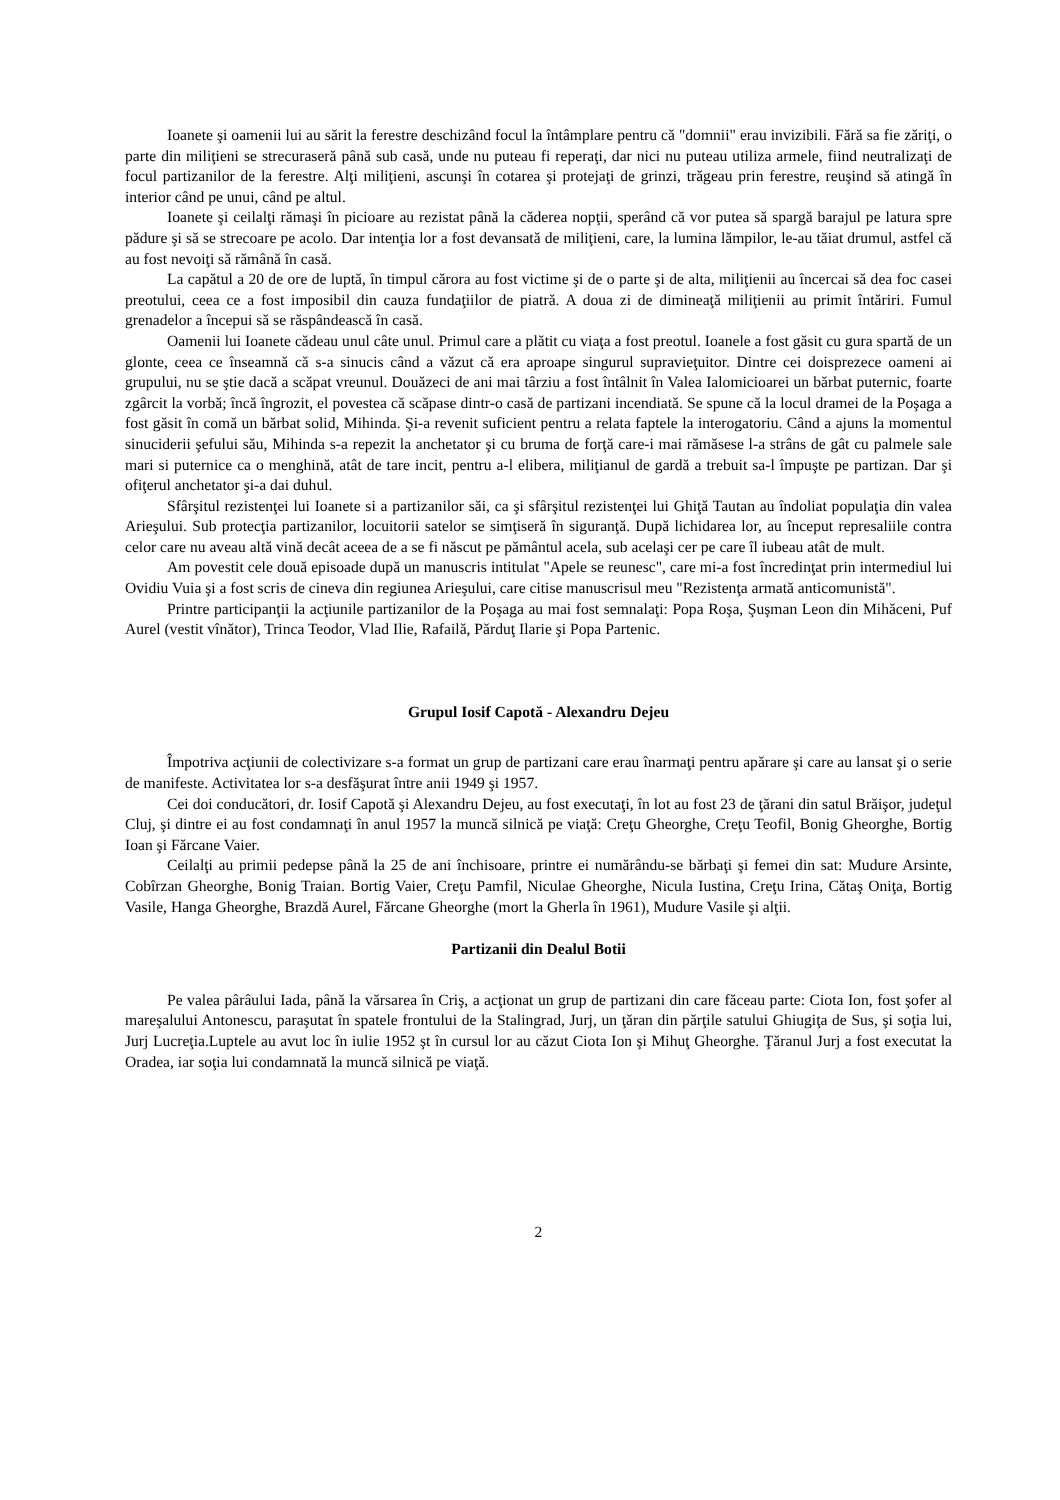Ioanete şi oamenii lui au sărit la ferestre deschizând focul la întâmplare pentru că "domnii" erau invizibili. Fără sa fie zăriţi, o parte din miliţieni se strecuraseră până sub casă, unde nu puteau fi reperaţi, dar nici nu puteau utiliza armele, fiind neutralizaţi de focul partizanilor de la ferestre. Alţi miliţieni, ascunşi în cotarea şi protejaţi de grinzi, trăgeau prin ferestre, reuşind să atingă în interior când pe unui, când pe altul.
Ioanete şi ceilalţi rămaşi în picioare au rezistat până la căderea nopţii, sperând că vor putea să spargă barajul pe latura spre pădure şi să se strecoare pe acolo. Dar intenţia lor a fost devansată de miliţieni, care, la lumina lămpilor, le-au tăiat drumul, astfel că au fost nevoiţi să rămână în casă.
La capătul a 20 de ore de luptă, în timpul cărora au fost victime şi de o parte şi de alta, miliţienii au încercai să dea foc casei preotului, ceea ce a fost imposibil din cauza fundaţiilor de piatră. A doua zi de dimineaţă miliţienii au primit întăriri. Fumul grenadelor a începui să se răspândească în casă.
Oamenii lui Ioanete cădeau unul câte unul. Primul care a plătit cu viaţa a fost preotul. Ioanele a fost găsit cu gura spartă de un glonte, ceea ce înseamnă că s-a sinucis când a văzut că era aproape singurul supravieţuitor. Dintre cei doisprezece oameni ai grupului, nu se ştie dacă a scăpat vreunul. Douăzeci de ani mai târziu a fost întâlnit în Valea Ialomicioarei un bărbat puternic, foarte zgârcit la vorbă; încă îngrozit, el povestea că scăpase dintr-o casă de partizani incendiată. Se spune că la locul dramei de la Poşaga a fost găsit în comă un bărbat solid, Mihinda. Şi-a revenit suficient pentru a relata faptele la interogatoriu. Când a ajuns la momentul sinuciderii şefului său, Mihinda s-a repezit la anchetator şi cu bruma de forţă care-i mai rămăsese l-a strâns de gât cu palmele sale mari si puternice ca o menghină, atât de tare incit, pentru a-l elibera, miliţianul de gardă a trebuit sa-l împuşte pe partizan. Dar şi ofiţerul anchetator şi-a dai duhul.
Sfârşitul rezistenţei lui Ioanete si a partizanilor săi, ca şi sfârşitul rezistenţei lui Ghiţă Tautan au îndoliat populaţia din valea Arieşului. Sub protecţia partizanilor, locuitorii satelor se simţiseră în siguranţă. După lichidarea lor, au început represaliile contra celor care nu aveau altă vină decât aceea de a se fi născut pe pământul acela, sub acelaşi cer pe care îl iubeau atât de mult.
Am povestit cele două episoade după un manuscris intitulat "Apele se reunesc", care mi-a fost încredinţat prin intermediul lui Ovidiu Vuia şi a fost scris de cineva din regiunea Arieşului, care citise manuscrisul meu "Rezistenţa armată anticomunistă".
Printre participanţii la acţiunile partizanilor de la Poşaga au mai fost semnalaţi: Popa Roşa, Şuşman Leon din Mihăceni, Puf Aurel (vestit vînător), Trinca Teodor, Vlad Ilie, Rafailă, Părduţ Ilarie şi Popa Partenic.
Grupul Iosif Capotă - Alexandru Dejeu
Împotriva acţiunii de colectivizare s-a format un grup de partizani care erau înarmaţi pentru apărare şi care au lansat şi o serie de manifeste. Activitatea lor s-a desfăşurat între anii 1949 şi 1957.
Cei doi conducători, dr. Iosif Capotă şi Alexandru Dejeu, au fost executaţi, în lot au fost 23 de ţărani din satul Brăişor, judeţul Cluj, şi dintre ei au fost condamnaţi în anul 1957 la muncă silnică pe viaţă: Creţu Gheorghe, Creţu Teofil, Bonig Gheorghe, Bortig Ioan şi Fărcane Vaier.
Ceilalţi au primii pedepse până la 25 de ani închisoare, printre ei numărându-se bărbaţi şi femei din sat: Mudure Arsinte, Cobîrzan Gheorghe, Bonig Traian. Bortig Vaier, Creţu Pamfil, Niculae Gheorghe, Nicula Iustina, Creţu Irina, Cătaş Oniţa, Bortig Vasile, Hanga Gheorghe, Brazdă Aurel, Fărcane Gheorghe (mort la Gherla în 1961), Mudure Vasile şi alţii.
Partizanii din Dealul Botii
Pe valea pârâului Iada, până la vărsarea în Criş, a acţionat un grup de partizani din care făceau parte: Ciota Ion, fost şofer al mareşalului Antonescu, paraşutat în spatele frontului de la Stalingrad, Jurj, un ţăran din părţile satului Ghiugiţa de Sus, şi soţia lui, Jurj Lucreţia.Luptele au avut loc în iulie 1952 şt în cursul lor au căzut Ciota Ion şi Mihuţ Gheorghe. Ţăranul Jurj a fost executat la Oradea, iar soţia lui condamnată la muncă silnică pe viaţă.
2